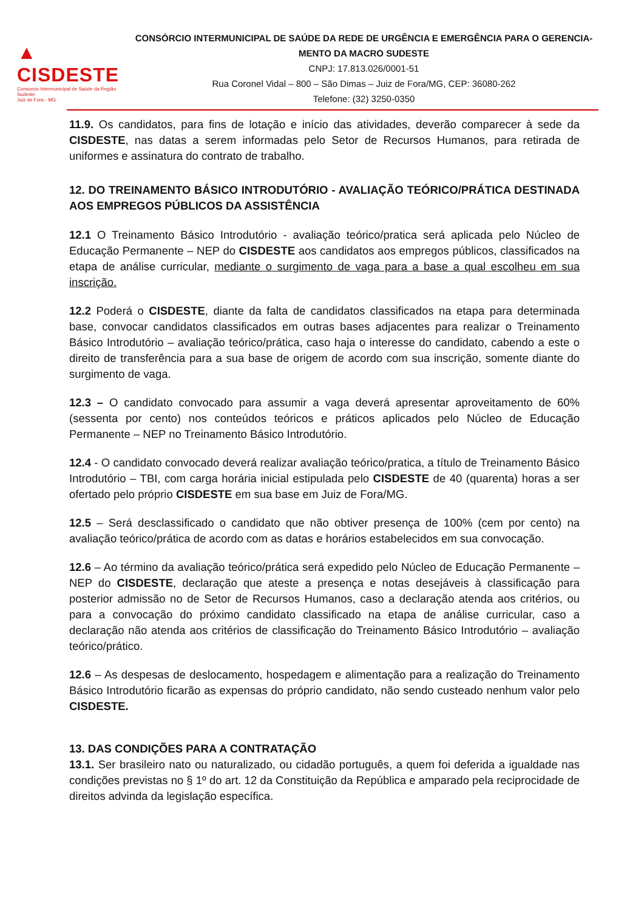▲ CISDESTE
Consorcio Intermunicipal de Saúde da Região Sudeste
Juiz de Fora - MG
CONSÓRCIO INTERMUNICIPAL DE SAÚDE DA REDE DE URGÊNCIA E EMERGÊNCIA PARA O GERENCIA-MENTO DA MACRO SUDESTE
CNPJ: 17.813.026/0001-51
Rua Coronel Vidal – 800 – São Dimas – Juiz de Fora/MG, CEP: 36080-262
Telefone: (32) 3250-0350
11.9. Os candidatos, para fins de lotação e início das atividades, deverão comparecer à sede da CISDESTE, nas datas a serem informadas pelo Setor de Recursos Humanos, para retirada de uniformes e assinatura do contrato de trabalho.
12. DO TREINAMENTO BÁSICO INTRODUTÓRIO - AVALIAÇÃO TEÓRICO/PRÁTICA DESTINADA AOS EMPREGOS PÚBLICOS DA ASSISTÊNCIA
12.1 O Treinamento Básico Introdutório - avaliação teórico/pratica será aplicada pelo Núcleo de Educação Permanente – NEP do CISDESTE aos candidatos aos empregos públicos, classificados na etapa de análise curricular, mediante o surgimento de vaga para a base a qual escolheu em sua inscrição.
12.2 Poderá o CISDESTE, diante da falta de candidatos classificados na etapa para determinada base, convocar candidatos classificados em outras bases adjacentes para realizar o Treinamento Básico Introdutório – avaliação teórico/prática, caso haja o interesse do candidato, cabendo a este o direito de transferência para a sua base de origem de acordo com sua inscrição, somente diante do surgimento de vaga.
12.3 – O candidato convocado para assumir a vaga deverá apresentar aproveitamento de 60% (sessenta por cento) nos conteúdos teóricos e práticos aplicados pelo Núcleo de Educação Permanente – NEP no Treinamento Básico Introdutório.
12.4 - O candidato convocado deverá realizar avaliação teórico/pratica, a título de Treinamento Básico Introdutório – TBI, com carga horária inicial estipulada pelo CISDESTE de 40 (quarenta) horas a ser ofertado pelo próprio CISDESTE em sua base em Juiz de Fora/MG.
12.5 – Será desclassificado o candidato que não obtiver presença de 100% (cem por cento) na avaliação teórico/prática de acordo com as datas e horários estabelecidos em sua convocação.
12.6 – Ao término da avaliação teórico/prática será expedido pelo Núcleo de Educação Permanente – NEP do CISDESTE, declaração que ateste a presença e notas desejáveis à classificação para posterior admissão no de Setor de Recursos Humanos, caso a declaração atenda aos critérios, ou para a convocação do próximo candidato classificado na etapa de análise curricular, caso a declaração não atenda aos critérios de classificação do Treinamento Básico Introdutório – avaliação teórico/prático.
12.6 – As despesas de deslocamento, hospedagem e alimentação para a realização do Treinamento Básico Introdutório ficarão as expensas do próprio candidato, não sendo custeado nenhum valor pelo CISDESTE.
13. DAS CONDIÇÕES PARA A CONTRATAÇÃO
13.1. Ser brasileiro nato ou naturalizado, ou cidadão português, a quem foi deferida a igualdade nas condições previstas no § 1º do art. 12 da Constituição da República e amparado pela reciprocidade de direitos advinda da legislação específica.